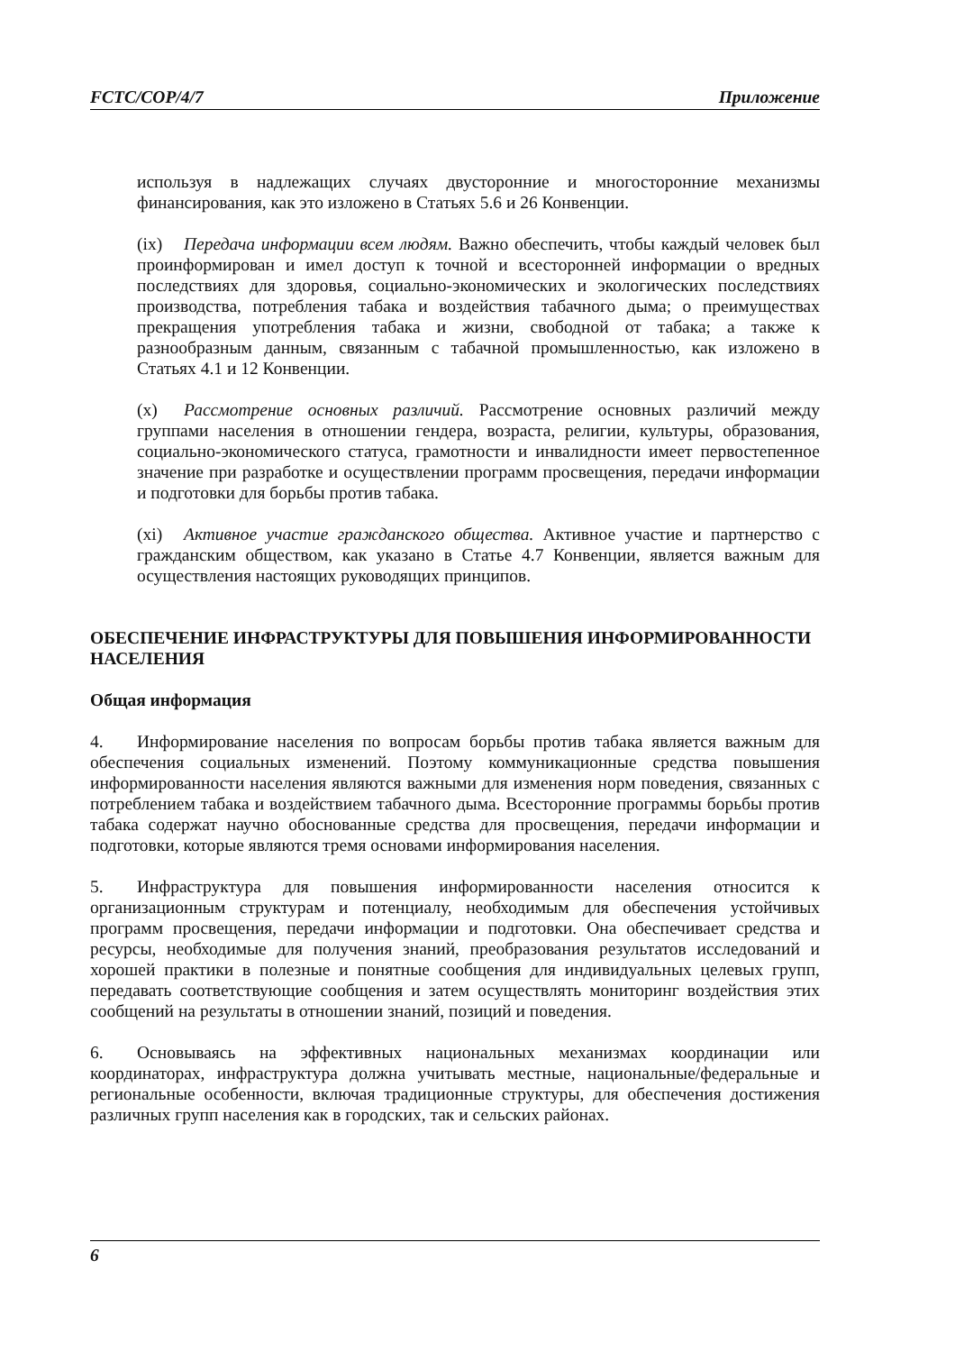FCTC/COP/4/7 Приложение
используя в надлежащих случаях двусторонние и многосторонние механизмы финансирования, как это изложено в Статьях 5.6 и 26 Конвенции.
(ix) Передача информации всем людям. Важно обеспечить, чтобы каждый человек был проинформирован и имел доступ к точной и всесторонней информации о вредных последствиях для здоровья, социально-экономических и экологических последствиях производства, потребления табака и воздействия табачного дыма; о преимуществах прекращения употребления табака и жизни, свободной от табака; а также к разнообразным данным, связанным с табачной промышленностью, как изложено в Статьях 4.1 и 12 Конвенции.
(x) Рассмотрение основных различий. Рассмотрение основных различий между группами населения в отношении гендера, возраста, религии, культуры, образования, социально-экономического статуса, грамотности и инвалидности имеет первостепенное значение при разработке и осуществлении программ просвещения, передачи информации и подготовки для борьбы против табака.
(xi) Активное участие гражданского общества. Активное участие и партнерство с гражданским обществом, как указано в Статье 4.7 Конвенции, является важным для осуществления настоящих руководящих принципов.
ОБЕСПЕЧЕНИЕ ИНФРАСТРУКТУРЫ ДЛЯ ПОВЫШЕНИЯ ИНФОРМИРОВАННОСТИ НАСЕЛЕНИЯ
Общая информация
4. Информирование населения по вопросам борьбы против табака является важным для обеспечения социальных изменений. Поэтому коммуникационные средства повышения информированности населения являются важными для изменения норм поведения, связанных с потреблением табака и воздействием табачного дыма. Всесторонние программы борьбы против табака содержат научно обоснованные средства для просвещения, передачи информации и подготовки, которые являются тремя основами информирования населения.
5. Инфраструктура для повышения информированности населения относится к организационным структурам и потенциалу, необходимым для обеспечения устойчивых программ просвещения, передачи информации и подготовки. Она обеспечивает средства и ресурсы, необходимые для получения знаний, преобразования результатов исследований и хорошей практики в полезные и понятные сообщения для индивидуальных целевых групп, передавать соответствующие сообщения и затем осуществлять мониторинг воздействия этих сообщений на результаты в отношении знаний, позиций и поведения.
6. Основываясь на эффективных национальных механизмах координации или координаторах, инфраструктура должна учитывать местные, национальные/федеральные и региональные особенности, включая традиционные структуры, для обеспечения достижения различных групп населения как в городских, так и сельских районах.
6